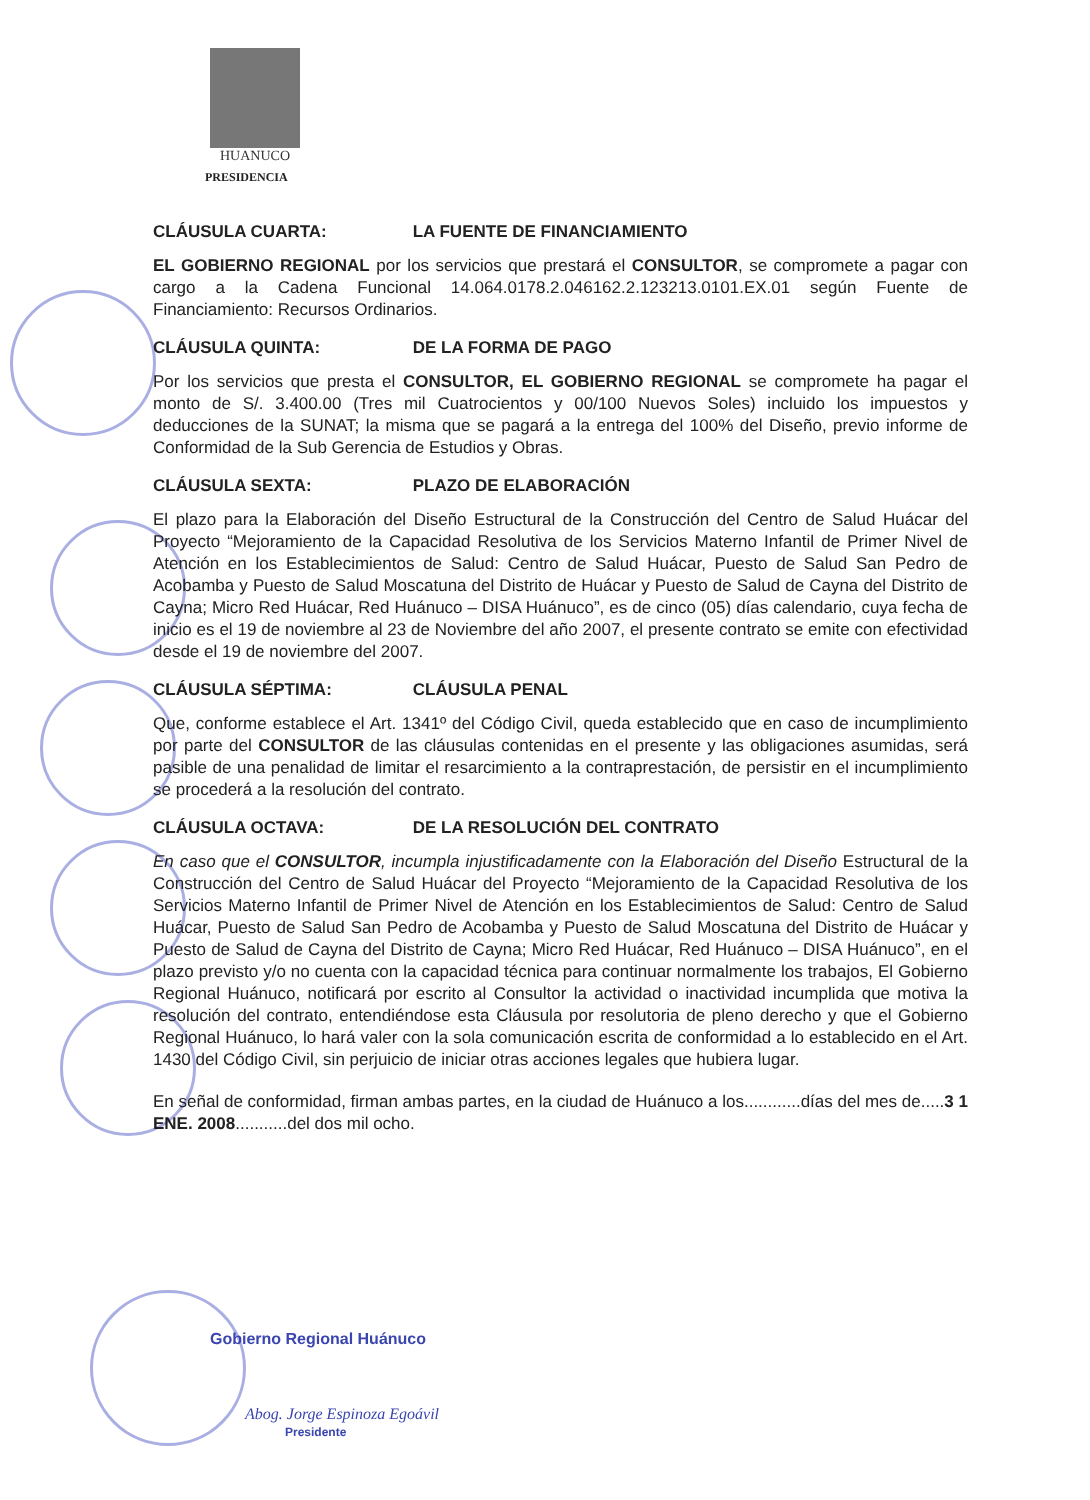HUANUCO
PRESIDENCIA
CLÁUSULA CUARTA: LA FUENTE DE FINANCIAMIENTO
EL GOBIERNO REGIONAL por los servicios que prestará el CONSULTOR, se compromete a pagar con cargo a la Cadena Funcional 14.064.0178.2.046162.2.123213.0101.EX.01 según Fuente de Financiamiento: Recursos Ordinarios.
CLÁUSULA QUINTA: DE LA FORMA DE PAGO
Por los servicios que presta el CONSULTOR, EL GOBIERNO REGIONAL se compromete ha pagar el monto de S/. 3.400.00 (Tres mil Cuatrocientos y 00/100 Nuevos Soles) incluido los impuestos y deducciones de la SUNAT; la misma que se pagará a la entrega del 100% del Diseño, previo informe de Conformidad de la Sub Gerencia de Estudios y Obras.
CLÁUSULA SEXTA: PLAZO DE ELABORACIÓN
El plazo para la Elaboración del Diseño Estructural de la Construcción del Centro de Salud Huácar del Proyecto “Mejoramiento de la Capacidad Resolutiva de los Servicios Materno Infantil de Primer Nivel de Atención en los Establecimientos de Salud: Centro de Salud Huácar, Puesto de Salud San Pedro de Acobamba y Puesto de Salud Moscatuna del Distrito de Huácar y Puesto de Salud de Cayna del Distrito de Cayna; Micro Red Huácar, Red Huánuco – DISA Huánuco”, es de cinco (05) días calendario, cuya fecha de inicio es el 19 de noviembre al 23 de Noviembre del año 2007, el presente contrato se emite con efectividad desde el 19 de noviembre del 2007.
CLÁUSULA SÉPTIMA: CLÁUSULA PENAL
Que, conforme establece el Art. 1341º del Código Civil, queda establecido que en caso de incumplimiento por parte del CONSULTOR de las cláusulas contenidas en el presente y las obligaciones asumidas, será pasible de una penalidad de limitar el resarcimiento a la contraprestación, de persistir en el incumplimiento se procederá a la resolución del contrato.
CLÁUSULA OCTAVA: DE LA RESOLUCIÓN DEL CONTRATO
En caso que el CONSULTOR, incumpla injustificadamente con la Elaboración del Diseño Estructural de la Construcción del Centro de Salud Huácar del Proyecto “Mejoramiento de la Capacidad Resolutiva de los Servicios Materno Infantil de Primer Nivel de Atención en los Establecimientos de Salud: Centro de Salud Huácar, Puesto de Salud San Pedro de Acobamba y Puesto de Salud Moscatuna del Distrito de Huácar y Puesto de Salud de Cayna del Distrito de Cayna; Micro Red Huácar, Red Huánuco – DISA Huánuco”, en el plazo previsto y/o no cuenta con la capacidad técnica para continuar normalmente los trabajos, El Gobierno Regional Huánuco, notificará por escrito al Consultor la actividad o inactividad incumplida que motiva la resolución del contrato, entendiéndose esta Cláusula por resolutoria de pleno derecho y que el Gobierno Regional Huánuco, lo hará valer con la sola comunicación escrita de conformidad a lo establecido en el Art. 1430 del Código Civil, sin perjuicio de iniciar otras acciones legales que hubiera lugar.
En señal de conformidad, firman ambas partes, en la ciudad de Huánuco a los............días del mes de.....3 1 ENE. 2008...........del dos mil ocho.
Gobierno Regional Huánuco
Abog. Jorge Espinoza Egoávil
Presidente